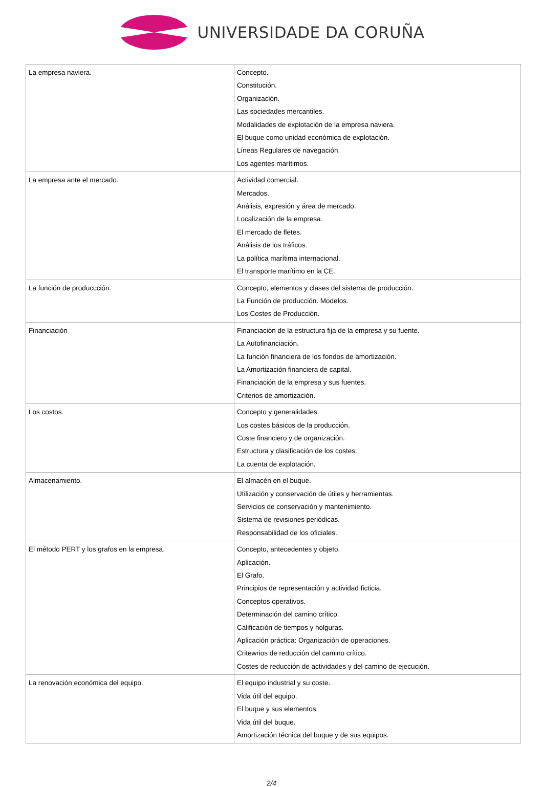UNIVERSIDADE DA CORUÑA
| La empresa naviera. | Concepto. Constitución. Organización. Las sociedades mercantiles. Modalidades de explotación de la empresa naviera. El buque como unidad económica de explotación. Líneas Regulares de navegación. Los agentes marítimos. |
| La empresa ante el mercado. | Actividad comercial. Mercados. Análisis, expresión y área de mercado. Localización de la empresa. El mercado de fletes. Análisis de los tráficos. La política marítima internacional. El transporte marítimo en la CE. |
| La función de produccción. | Concepto, elementos y clases del sistema de producción. La Función de producción. Modelos. Los Costes de Producción. |
| Financiación | Financiación de la estructura fija de la empresa y su fuente. La Autofinanciación. La función financiera de los fondos de amortización. La Amortización financiera de capital. Financiación de la empresa y sus fuentes. Criterios de amortización. |
| Los costos. | Concepto y generalidades. Los costes básicos de la producción. Coste financiero y de organización. Estructura y clasificación de los costes. La cuenta de explotación. |
| Almacenamiento. | El almacén en el buque. Utilización y conservación de útiles y herramientas. Servicios de conservación y mantenimiento. Sistema de revisiones periódicas. Responsabilidad de los oficiales. |
| El método PERT y los grafos en la empresa. | Concepto, antecedentes y objeto. Aplicación. El Grafo. Principios de representación y actividad ficticia. Conceptos operativos. Determinación del camino crítico. Calificación de tiempos y holguras. Aplicación práctica: Organización de operaciones. Critewrios de reducción del camino crítico. Costes de reducción de actividades y del camino de ejecución. |
| La renovación económica del equipo. | El equipo industrial y su coste. Vida útil del equipo. El buque y sus elementos. Vida útil del buque. Amortización técnica del buque y de sus equipos. |
2/4